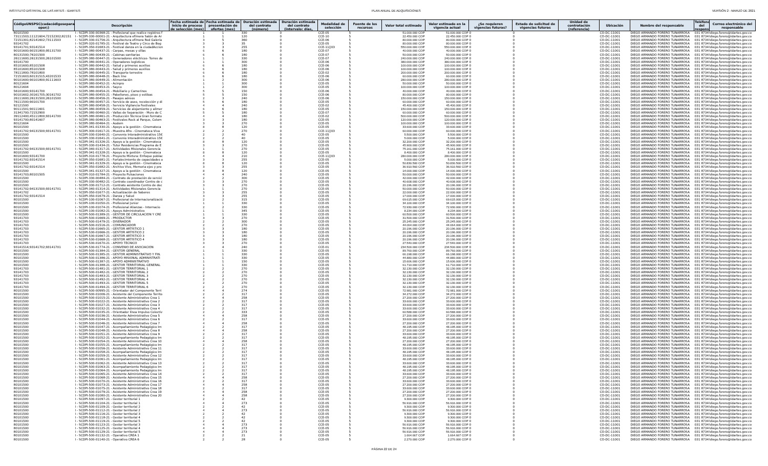INSTITUTO DISTRITAL DE LAS ARTES - IDARTES PLAN ANUAL DE ADQUISICIONES VERSIÓN 2 - MARZO DE 2021
| CódigoUNSPSC(cadacódigoseparad opor;) | Descripción | Fecha estimada de inicio de proceso de selección (mes) | Fecha estimada de presentación de ofertas (mes) | Duración estimada del contrato (número) | Duración estimada del contrato (intervalo: días, | Modalidad de selección | Fuente de los recursos | Valor total estimado | Valor estimado en la vigencia actual | ¿Se requieren vigencias futuras? | Estado de solicitud de vigencias futuras | Unidad de contratación (referencia) | Ubicación | Nombre del responsable | Teléfono del respons | Correo electrónico del responsable |
| --- | --- | --- | --- | --- | --- | --- | --- | --- | --- | --- | --- | --- | --- | --- | --- | --- |
| 80101500 | I - SCDPI-330-00368-21 - Profesional que realice registros f | 1 | 1 | 330 | 0 | CCE-05 | 5 | 51.000.000 COP | 51.000.000 COP | 0 | 0 | | CO-DC-11001 | DIEGO ARMANDO FORERO TUNARROSA | 031 8734! | diego.forero@idartes.gov.co |
| 73111503;11121604;72152302;82151 | I - SCDPI-330-00001-21 - Arquitectura efímera Salón de Ar | 1 | 1 | 120 | 0 | CCE-10 | 5 | 22.450.000 COP | 22.450.000 COP | 0 | 0 | | CO-DC-11001 | DIEGO ARMANDO FORERO TUNARROSA | 031 8734! | diego.forero@idartes.gov.co |
| 72151301;82141602;73111503 | I - SCDPI-330-01756-21 - Arquitectura efímera Red Galería | 3 | 5 | 360 | 0 | CCE-06 | 5 | 80.000.000 COP | 80.000.000 COP | 0 | 0 | | CO-DC-11001 | DIEGO ARMANDO FORERO TUNARROSA | 031 8734! | diego.forero@idartes.gov.co |
| 93141702 | I - SCDPI-320-01785-21 - Festival de Teatro y Circo de Bog | 3 | 3 | 35 | 0 | CCE-05 | 5 | 80.000.000 COP | 80.000.000 COP | 0 | 0 | | CO-DC-11001 | DIEGO ARMANDO FORERO TUNARROSA | 031 8734! | diego.forero@idartes.gov.co |
| 93141701;93141514 | I - SCDPI-350-01683-21 - Festival danza en la ciudadAccion | 3 | 3 | 255 | 0 | CCE-11//03 | 5 | 550.000.000 COP | 550.000.000 COP | 0 | 0 | | CO-DC-11001 | DIEGO ARMANDO FORERO TUNARROSA | 031 8734! | diego.forero@idartes.gov.co |
| 90101600;90151800;95131700 | I - SCDPI-380-00437-21 - Carpas, mesas y sillas | 6 | 6 | 180 | 0 | CCE-07 | 5 | 40.000.000 COP | 40.000.000 COP | 0 | 0 | | CO-DC-11001 | DIEGO ARMANDO FORERO TUNARROSA | 031 8734! | diego.forero@idartes.gov.co |
| 80131500;76101500 | I - SCDPI-380-00439-21 - Cabinas sanitarias | 6 | 6 | 180 | 0 | CCE-07 | 5 | 50.000.000 COP | 50.000.000 COP | 0 | 0 | | CO-DC-11001 | DIEGO ARMANDO FORERO TUNARROSA | 031 8734! | diego.forero@idartes.gov.co |
| 26111600;26131500;26101500 | I - SCDPI-380-00447-21 - Generadores eléctricos- Torres de | 1 | 1 | 330 | 0 | CCE-07 | 5 | 240.000.000 COP | 240.000.000 COP | 0 | 0 | | CO-DC-11001 | DIEGO ARMANDO FORERO TUNARROSA | 031 8734! | diego.forero@idartes.gov.co |
| 93141700 | I - SCDPI-380-00441-21 - Operadores logísticos | 1 | 1 | 300 | 0 | CCE-06 | 5 | 380.000.000 COP | 380.000.000 COP | 0 | 0 | | CO-DC-11001 | DIEGO ARMANDO FORERO TUNARROSA | 031 8734! | diego.forero@idartes.gov.co |
| 85101600;85101508 | I - SCDPI-380-00442-21 - Salud y primeros auxilios | 6 | 6 | 180 | 0 | CCE-06 | 5 | 100.000.000 COP | 100.000.000 COP | 0 | 0 | | CO-DC-11001 | DIEGO ARMANDO FORERO TUNARROSA | 031 8734! | diego.forero@idartes.gov.co |
| 85101600;85101508 | I - SCDPI-380-00443-21 - Salud y primeros auxilios | 6 | 6 | 180 | 0 | CCE-06 | 5 | 100.000.000 COP | 100.000.000 COP | 0 | 0 | | CO-DC-11001 | DIEGO ARMANDO FORERO TUNARROSA | 031 8734! | diego.forero@idartes.gov.co |
| 78111800;78101800 | I - SCDPI-380-00445-21 - Transporte terrestre | 6 | 6 | 180 | 0 | CCE-02 | 5 | 200.000.000 COP | 200.000.000 COP | 0 | 0 | | CO-DC-11001 | DIEGO ARMANDO FORERO TUNARROSA | 031 8734! | diego.forero@idartes.gov.co |
| 72151603;60131515;43201533 | I - SCDPI-380-00448-21 - Back line | 6 | 6 | 180 | 0 | CCE-06 | 5 | 60.000.000 COP | 60.000.000 COP | 0 | 0 | | CO-DC-11001 | DIEGO ARMANDO FORERO TUNARROSA | 031 8734! | diego.forero@idartes.gov.co |
| 90101600;90101800;91111603 | I - SCDPI-380-00449-21 - Alimentación | 1 | 2 | 300 | 0 | CCE-06 | 5 | 280.000.000 COP | 280.000.000 COP | 0 | 0 | | CO-DC-11001 | DIEGO ARMANDO FORERO TUNARROSA | 031 8734! | diego.forero@idartes.gov.co |
| 80121604 | I - SCDPI-380-00452-21 - Acinpro | 1 | 1 | 300 | 0 | CCE-05 | 5 | 50.000.000 COP | 50.000.000 COP | 0 | 0 | | CO-DC-11001 | DIEGO ARMANDO FORERO TUNARROSA | 031 8734! | diego.forero@idartes.gov.co |
| 80121604 | I - SCDPI-380-00453-21 - Sayco | 1 | 2 | 300 | 0 | CCE-05 | 5 | 100.000.000 COP | 100.000.000 COP | 0 | 0 | | CO-DC-11001 | DIEGO ARMANDO FORERO TUNARROSA | 031 8734! | diego.forero@idartes.gov.co |
| 56101600;93141700 | I - SCDPI-380-00454-21 - Mobiliario y Camerinos | 5 | 5 | 150 | 0 | CCE-06 | 5 | 40.000.000 COP | 40.000.000 COP | 0 | 0 | | CO-DC-11001 | DIEGO ARMANDO FORERO TUNARROSA | 031 8734! | diego.forero@idartes.gov.co |
| 90101602;30161705;30161702 | I - SCDPI-380-00455-21 - Pabellones, pisos y estibas | 5 | 5 | 150 | 0 | CCE-06 | 5 | 80.000.000 COP | 80.000.000 COP | 0 | 0 | | CO-DC-11001 | DIEGO ARMANDO FORERO TUNARROSA | 031 8734! | diego.forero@idartes.gov.co |
| 26111600;26131500;26101500 | I - SCDPI-380-00456-21 - Pasajes aéreos | 2 | 3 | 240 | 0 | CCE-06 | 5 | 150.000.000 COP | 150.000.000 COP | 0 | 0 | | CO-DC-11001 | DIEGO ARMANDO FORERO TUNARROSA | 031 8734! | diego.forero@idartes.gov.co |
| 76111500;90101700 | I - SCDPI-380-00457-21 - Servicio de aseo, recolección y di | 5 | 6 | 180 | 0 | CCE-05 | 5 | 60.000.000 COP | 60.000.000 COP | 0 | 0 | | CO-DC-11001 | DIEGO ARMANDO FORERO TUNARROSA | 031 8734! | diego.forero@idartes.gov.co |
| 92121500 | I - SCDPI-380-00458-21 - Servicio Vigilancia Festivales | 4 | 4 | 240 | 0 | CCE-02 | 5 | 45.400.000 COP | 45.400.000 COP | 0 | 0 | | CO-DC-11001 | DIEGO ARMANDO FORERO TUNARROSA | 031 8734! | diego.forero@idartes.gov.co |
| 90111501;90111601 | I - SCDPI-380-00459-21 - Servicios de alojamiento y alimer | 6 | 6 | 180 | 0 | CCE-05 | 5 | 150.000.000 COP | 150.000.000 COP | 0 | 0 | | CO-DC-11001 | DIEGO ARMANDO FORERO TUNARROSA | 031 8734! | diego.forero@idartes.gov.co |
| 31341700;72152900 | I - SCDPI-380-00460-21 - Vallas de Separación - Muro de C | 5 | 5 | 180 | 0 | CCE-07 | 5 | 60.000.000 COP | 60.000.000 COP | 0 | 0 | | CO-DC-11001 | DIEGO ARMANDO FORERO TUNARROSA | 031 8734! | diego.forero@idartes.gov.co |
| 39112400;45111800;93141700 | I - SCDPI-380-00461-21 - Producción Técnica Gran formato | 4 | 4 | 180 | 0 | CCE-02 | 5 | 500.000.000 COP | 500.000.000 COP | 0 | 0 | | CO-DC-11001 | DIEGO ARMANDO FORERO TUNARROSA | 031 8734! | diego.forero@idartes.gov.co |
| 93141700;80141607 | I - SCDPI-380-00463-21 - Festivales Rock al Parque, Colom | 3 | 3 | 180 | 0 | CCE-05 | 5 | 120.000.000 COP | 120.000.000 COP | 0 | 0 | | CO-DC-11001 | DIEGO ARMANDO FORERO TUNARROSA | 031 8734! | diego.forero@idartes.gov.co |
| 80121604 | I - SCDPI-380-00464-21 - Aodem | 3 | 3 | 270 | 0 | CCE-05 | 5 | 100.000.000 COP | 100.000.000 COP | 0 | 0 | | CO-DC-11001 | DIEGO ARMANDO FORERO TUNARROSA | 031 8734! | diego.forero@idartes.gov.co |
| 80101500 | I - SCDPI-341-01330-21 - Apoyo a la gestión - Cinemateca | 8 | 8 | 120 | 0 | CCE-05 | 5 | 33.600.000 COP | 33.600.000 COP | 0 | 0 | | CO-DC-11001 | DIEGO ARMANDO FORERO TUNARROSA | 031 8734! | diego.forero@idartes.gov.co |
| 93141702;94131500;93141701 | I - SCDPI-300-01617-21 - Muestra Afro - Cinemateca Viva | 2 | 2 | 270 | 0 | CCE-11//03 | 5 | 60.000.000 COP | 60.000.000 COP | 0 | 0 | | CO-DC-11001 | DIEGO ARMANDO FORERO TUNARROSA | 031 8734! | diego.forero@idartes.gov.co |
| 80101500 | I - SCDPI-330-01640-21 - Convenio Interadministrativo 15€ | 2 | 2 | 40 | 0 | CCE-05 | 5 | 5.500.000 COP | 5.500.000 COP | 0 | 0 | | CO-DC-11001 | DIEGO ARMANDO FORERO TUNARROSA | 031 8734! | diego.forero@idartes.gov.co |
| 80101500 | I - SCDPI-330-01641-21 - Convenio Interadministrativo 15€ | 2 | 2 | 40 | 0 | CCE-05 | 5 | 5.000.000 COP | 5.000.000 COP | 0 | 0 | | CO-DC-11001 | DIEGO ARMANDO FORERO TUNARROSA | 031 8734! | diego.forero@idartes.gov.co |
| 80101500 | I - SCDPI-341-01326-21 - Apoyo a la gestión - Cinemateca | 8 | 8 | 120 | 0 | CCE-05 | 5 | 32.200.000 COP | 32.200.000 COP | 0 | 0 | | CO-DC-11001 | DIEGO ARMANDO FORERO TUNARROSA | 031 8734! | diego.forero@idartes.gov.co |
| 80101500 | I - SCDPI-330-01434-21 - Tutor Residencias Programa de E | 3 | 3 | 270 | 0 | CCE-05 | 5 | 45.900.000 COP | 45.900.000 COP | 0 | 0 | | CO-DC-11001 | DIEGO ARMANDO FORERO TUNARROSA | 031 8734! | diego.forero@idartes.gov.co |
| 93141702;94131500;93141701 | I - SCDPI-340-01317-21 - Actividades Misionales Gerencia | 1 | 1 | 270 | 0 | CCE-05 | 5 | 75.161.000 COP | 75.161.000 COP | 0 | 0 | | CO-DC-11001 | DIEGO ARMANDO FORERO TUNARROSA | 031 8734! | diego.forero@idartes.gov.co |
| 80101500 | I - SCDPI-341-01328-21 - Apoyo a la gestión - Cinemateca | 8 | 8 | 120 | 0 | CCE-05 | 5 | 8.400.000 COP | 8.400.000 COP | 0 | 0 | | CO-DC-11001 | DIEGO ARMANDO FORERO TUNARROSA | 031 8734! | diego.forero@idartes.gov.co |
| 80101600;93141700 | I - SCDPI-310-01778-21 - Proyecto Mixtura: Enfoque poblac | 4 | 4 | 210 | 0 | CCE-11//03 | 5 | 280.000.000 COP | 280.000.000 COP | 0 | 0 | | CO-DC-11001 | DIEGO ARMANDO FORERO TUNARROSA | 031 8734! | diego.forero@idartes.gov.co |
| 93141702;93141514 | I - SCDPI-350-01681-21 - Fortalecimiento de capacidades o | 3 | 3 | 255 | 0 | CCE-05 | 5 | 5.000.000 COP | 5.000.000 COP | 0 | 0 | | CO-DC-11001 | DIEGO ARMANDO FORERO TUNARROSA | 031 8734! | diego.forero@idartes.gov.co |
| 80101500 | I - SCDPI-341-01329-21 - Apoyo a la gestión - Cinemateca | 8 | 8 | 120 | 0 | CCE-05 | 5 | 50.830.500 COP | 50.830.500 COP | 0 | 0 | | CO-DC-11001 | DIEGO ARMANDO FORERO TUNARROSA | 031 8734! | diego.forero@idartes.gov.co |
| 93141702;93141514 | I - SCDPI-350-01682-21 - Archivo Vivo, Memoria ejes y pro | 3 | 3 | 255 | 0 | CCE-05 | 5 | 36.910.560 COP | 36.910.560 COP | 0 | 0 | | CO-DC-11001 | DIEGO ARMANDO FORERO TUNARROSA | 031 8734! | diego.forero@idartes.gov.co |
| 80101500 | I - SCDPI-341-01327-21 - Apoyo a la gestión - Cinemateca | 8 | 8 | 120 | 0 | CCE-05 | 5 | 14.000.000 COP | 14.000.000 COP | 0 | 0 | | CO-DC-11001 | DIEGO ARMANDO FORERO TUNARROSA | 031 8734! | diego.forero@idartes.gov.co |
| 93141703;80101505 | I - SCDPI-310-01784-21 - Proyecto Pulsaciones | 4 | 4 | 240 | 0 | CCE-05 | 5 | 50.000.000 COP | 50.000.000 COP | 0 | 0 | | CO-DC-11001 | DIEGO ARMANDO FORERO TUNARROSA | 031 8734! | diego.forero@idartes.gov.co |
| 80101500 | I - SCDPI-330-00484-21 - Contrato de prestación de servici | 2 | 2 | 300 | 0 | CCE-05 | 5 | 42.000.000 COP | 42.000.000 COP | 0 | 0 | | CO-DC-11001 | DIEGO ARMANDO FORERO TUNARROSA | 031 8734! | diego.forero@idartes.gov.co |
| 80101500 | I - SCDPI-330-00482-21 - Contrato coordinador Centro de c | 3 | 3 | 270 | 0 | CCE-05 | 5 | 40.608.000 COP | 40.608.000 COP | 0 | 0 | | CO-DC-11001 | DIEGO ARMANDO FORERO TUNARROSA | 031 8734! | diego.forero@idartes.gov.co |
| 80101500 | I - SCDPI-330-01712-21 - Contrato asistente Centro de doc | 3 | 3 | 270 | 0 | CCE-05 | 5 | 20.196.000 COP | 20.196.000 COP | 0 | 0 | | CO-DC-11001 | DIEGO ARMANDO FORERO TUNARROSA | 031 8734! | diego.forero@idartes.gov.co |
| 93141702;94131500;93141701 | I - SCDPI-340-01314-21 - Actividades Misionales Gerencia | 1 | 1 | 270 | 0 | CCE-05 | 5 | 50.000.000 COP | 50.000.000 COP | 0 | 0 | | CO-DC-11001 | DIEGO ARMANDO FORERO TUNARROSA | 031 8734! | diego.forero@idartes.gov.co |
| 93141702 | I - SCDPI-350-01677-21 - Actualización de Saberes | 3 | 3 | 255 | 0 | CCE-05 | 5 | 22.000.000 COP | 22.000.000 COP | 0 | 0 | | CO-DC-11001 | DIEGO ARMANDO FORERO TUNARROSA | 031 8734! | diego.forero@idartes.gov.co |
| 93141702;93141514 | I - SCDPI-350-01679-21 - Danza y Salud | 3 | 3 | 255 | 0 | CCE-05 | 5 | 17.000.000 COP | 17.000.000 COP | 0 | 0 | | CO-DC-11001 | DIEGO ARMANDO FORERO TUNARROSA | 031 8734! | diego.forero@idartes.gov.co |
| 80101500 | I - SCDPI-100-01067-21 - Profesional de Internacionalizació | 2 | 2 | 315 | 0 | CCE-05 | 5 | 69.615.000 COP | 69.615.000 COP | 0 | 0 | | CO-DC-11001 | DIEGO ARMANDO FORERO TUNARROSA | 031 8734! | diego.forero@idartes.gov.co |
| 80101500 | I - SCDPI-100-01050-21 - Profesional Junior | 1 | 1 | 330 | 0 | CCE-05 | 5 | 34.100.000 COP | 34.100.000 COP | 0 | 0 | | CO-DC-11001 | DIEGO ARMANDO FORERO TUNARROSA | 031 8734! | diego.forero@idartes.gov.co |
| 80101500 | I - SCDPI-100-01074-21 - Profesional Alianzas - Internacio | 2 | 2 | 330 | 0 | CCE-05 | 5 | 72.930.000 COP | 72.930.000 COP | 0 | 0 | | CO-DC-11001 | DIEGO ARMANDO FORERO TUNARROSA | 031 8734! | diego.forero@idartes.gov.co |
| 80101500 | I - SCDPI-100-01082-21 - Apoyo Administrativo | 1 | 1 | 345 | 0 | CCE-05 | 5 | 8.234.000 COP | 8.234.000 COP | 0 | 0 | | CO-DC-11001 | DIEGO ARMANDO FORERO TUNARROSA | 031 8734! | diego.forero@idartes.gov.co |
| 80101500 | I - SCDPI-500-01389-21 - GESTOR DE CIRCULACIÓN Y CRE | 1 | 1 | 330 | 0 | CCE-05 | 5 | 60.500.000 COP | 60.500.000 COP | 0 | 0 | | CO-DC-11001 | DIEGO ARMANDO FORERO TUNARROSA | 031 8734! | diego.forero@idartes.gov.co |
| 93141703 | I - SCDPI-500-01669-21 - PRODUCTOR | 3 | 3 | 270 | 0 | CCE-05 | 5 | 31.500.000 COP | 31.500.000 COP | 0 | 0 | | CO-DC-11001 | DIEGO ARMANDO FORERO TUNARROSA | 031 8734! | diego.forero@idartes.gov.co |
| 93141703 | I - SCDPI-500-01479-21 - DISEÑADOR | 2 | 2 | 300 | 0 | CCE-05 | 5 | 25.245.000 COP | 25.245.000 COP | 0 | 0 | | CO-DC-11001 | DIEGO ARMANDO FORERO TUNARROSA | 031 8734! | diego.forero@idartes.gov.co |
| 93141703 | I - SCDPI-500-01516-21 - COMUNICADOR | 2 | 2 | 270 | 0 | CCE-05 | 5 | 44.064.000 COP | 44.064.000 COP | 0 | 0 | | CO-DC-11001 | DIEGO ARMANDO FORERO TUNARROSA | 031 8734! | diego.forero@idartes.gov.co |
| 93141703 | I - SCDPI-530-01665-21 - GESTOR ARTÍSTICO 1 | 3 | 3 | 180 | 0 | CCE-05 | 5 | 20.196.000 COP | 20.196.000 COP | 0 | 0 | | CO-DC-11001 | DIEGO ARMANDO FORERO TUNARROSA | 031 8734! | diego.forero@idartes.gov.co |
| 93141703 | I - SCDPI-530-01666-21 - GESTOR ARTÍSTICO 2 | 3 | 3 | 180 | 0 | CCE-05 | 5 | 20.196.000 COP | 20.196.000 COP | 0 | 0 | | CO-DC-11001 | DIEGO ARMANDO FORERO TUNARROSA | 031 8734! | diego.forero@idartes.gov.co |
| 93141703 | I - SCDPI-530-01667-21 - GESTOR ARTÍSTICO 3 | 3 | 3 | 180 | 0 | CCE-05 | 5 | 20.196.000 COP | 20.196.000 COP | 0 | 0 | | CO-DC-11001 | DIEGO ARMANDO FORERO TUNARROSA | 031 8734! | diego.forero@idartes.gov.co |
| 93141703 | I - SCDPI-530-01668-21 - GESTOR ARTÍSTICO 4 | 3 | 3 | 180 | 0 | CCE-05 | 5 | 20.196.000 COP | 20.196.000 COP | 0 | 0 | | CO-DC-11001 | DIEGO ARMANDO FORERO TUNARROSA | 031 8734! | diego.forero@idartes.gov.co |
| 93141703 | I - SCDPI-530-01670-21 - APOYO TÉCNICO | 3 | 3 | 270 | 0 | CCE-05 | 5 | 27.540.000 COP | 27.540.000 COP | 0 | 0 | | CO-DC-11001 | DIEGO ARMANDO FORERO TUNARROSA | 031 8734! | diego.forero@idartes.gov.co |
| 93141514;93141702;93141701 | I - SCDPI-530-01774-21 - CONVENIO DE ASOCIACIÓN | 4 | 4 | 240 | 0 | CCE-01 | 5 | 234.500.000 COP | 234.500.000 COP | 0 | 0 | | CO-DC-11001 | DIEGO ARMANDO FORERO TUNARROSA | 031 8734! | diego.forero@idartes.gov.co |
| 80101500 | I - SCDPI-500-01384-21 - GESTOR GENERAL | 1 | 1 | 330 | 0 | CCE-05 | 5 | 89.760.000 COP | 89.760.000 COP | 0 | 0 | | CO-DC-11001 | DIEGO ARMANDO FORERO TUNARROSA | 031 8734! | diego.forero@idartes.gov.co |
| 80101500 | I - SCDPI-500-01385-21 - GESTOR ADMINISTRATIVO Y FIN. | 1 | 1 | 330 | 0 | CCE-05 | 5 | 66.198.000 COP | 66.198.000 COP | 0 | 0 | | CO-DC-11001 | DIEGO ARMANDO FORERO TUNARROSA | 031 8734! | diego.forero@idartes.gov.co |
| 80101500 | I - SCDPI-500-01386-21 - APOYO MISIONAL ADMINISTRATI | 1 | 1 | 330 | 0 | CCE-05 | 5 | 44.880.000 COP | 44.880.000 COP | 0 | 0 | | CO-DC-11001 | DIEGO ARMANDO FORERO TUNARROSA | 031 8734! | diego.forero@idartes.gov.co |
| 80101500 | I - SCDPI-500-01387-21 - APOYO ADMINISTRATIVO | 1 | 1 | 150 | 0 | CCE-05 | 5 | 15.606.000 COP | 15.606.000 COP | 0 | 0 | | CO-DC-11001 | DIEGO ARMANDO FORERO TUNARROSA | 031 8734! | diego.forero@idartes.gov.co |
| 80101500 | I - SCDPI-500-01388-21 - GESTOR TERRITORIAL GENERAL | 1 | 1 | 330 | 0 | CCE-05 | 5 | 61.710.000 COP | 61.710.000 COP | 0 | 0 | | CO-DC-11001 | DIEGO ARMANDO FORERO TUNARROSA | 031 8734! | diego.forero@idartes.gov.co |
| 93141703 | I - SCDPI-500-01481-21 - GESTOR TERRITORIAL 1 | 2 | 2 | 270 | 0 | CCE-05 | 5 | 32.130.000 COP | 32.130.000 COP | 0 | 0 | | CO-DC-11001 | DIEGO ARMANDO FORERO TUNARROSA | 031 8734! | diego.forero@idartes.gov.co |
| 93141703 | I - SCDPI-500-01482-21 - GESTOR TERRITORIAL 2 | 2 | 2 | 270 | 0 | CCE-05 | 5 | 32.130.000 COP | 32.130.000 COP | 0 | 0 | | CO-DC-11001 | DIEGO ARMANDO FORERO TUNARROSA | 031 8734! | diego.forero@idartes.gov.co |
| 93141703 | I - SCDPI-500-01483-21 - GESTOR TERRITORIAL 3 | 2 | 2 | 270 | 0 | CCE-05 | 5 | 32.130.000 COP | 32.130.000 COP | 0 | 0 | | CO-DC-11001 | DIEGO ARMANDO FORERO TUNARROSA | 031 8734! | diego.forero@idartes.gov.co |
| 93141703 | I - SCDPI-500-01492-21 - GESTOR TERRITORIAL 4 | 2 | 2 | 270 | 0 | CCE-05 | 5 | 32.130.000 COP | 32.130.000 COP | 0 | 0 | | CO-DC-11001 | DIEGO ARMANDO FORERO TUNARROSA | 031 8734! | diego.forero@idartes.gov.co |
| 93141703 | I - SCDPI-500-01493-21 - GESTOR TERRITORIAL 5 | 2 | 2 | 270 | 0 | CCE-05 | 5 | 32.130.000 COP | 32.130.000 COP | 0 | 0 | | CO-DC-11001 | DIEGO ARMANDO FORERO TUNARROSA | 031 8734! | diego.forero@idartes.gov.co |
| 93141703 | I - SCDPI-500-01494-21 - GESTOR TERRITORIAL 6 | 2 | 2 | 270 | 0 | CCE-05 | 5 | 32.130.000 COP | 32.130.000 COP | 0 | 0 | | CO-DC-11001 | DIEGO ARMANDO FORERO TUNARROSA | 031 8734! | diego.forero@idartes.gov.co |
| 80101500 | I - SCDPI-500-00995-21 - Orientador del Componente Terri | 4 | 4 | 274 | 0 | CCE-05 | 5 | 72.981.000 COP | 72.981.000 COP | 0 | 0 | | CO-DC-11001 | DIEGO ARMANDO FORERO TUNARROSA | 031 8734! | diego.forero@idartes.gov.co |
| 80101500 | I - SCDPI-500-01006-21 - Asistente del Componente Territo | 2 | 2 | 317 | 0 | CCE-05 | 5 | 34.272.000 COP | 34.272.000 COP | 0 | 0 | | CO-DC-11001 | DIEGO ARMANDO FORERO TUNARROSA | 031 8734! | diego.forero@idartes.gov.co |
| 80101500 | I - SCDPI-500-01015-21 - Asistente Administrativo Crea 1 | 4 | 4 | 258 | 0 | CCE-05 | 5 | 27.200.000 COP | 27.200.000 COP | 0 | 0 | | CO-DC-11001 | DIEGO ARMANDO FORERO TUNARROSA | 031 8734! | diego.forero@idartes.gov.co |
| 80101500 | I - SCDPI-500-01022-21 - Asistente Administrativo Crea 2 | 2 | 2 | 317 | 0 | CCE-05 | 5 | 33.600.000 COP | 33.600.000 COP | 0 | 0 | | CO-DC-11001 | DIEGO ARMANDO FORERO TUNARROSA | 031 8734! | diego.forero@idartes.gov.co |
| 80101500 | I - SCDPI-500-01027-21 - Asistente Administrativo Crea 3 | 2 | 2 | 317 | 0 | CCE-05 | 5 | 33.600.000 COP | 33.600.000 COP | 0 | 0 | | CO-DC-11001 | DIEGO ARMANDO FORERO TUNARROSA | 031 8734! | diego.forero@idartes.gov.co |
| 80101500 | I - SCDPI-500-01032-21 - Asistente Administrativo Crea 4 | 2 | 2 | 317 | 0 | CCE-05 | 5 | 33.600.000 COP | 33.600.000 COP | 0 | 0 | | CO-DC-11001 | DIEGO ARMANDO FORERO TUNARROSA | 031 8734! | diego.forero@idartes.gov.co |
| 80101500 | I - SCDPI-500-01035-21 - Orientador línea Impulso Colectiv | 2 | 2 | 333 | 0 | CCE-05 | 5 | 60.588.000 COP | 60.588.000 COP | 0 | 0 | | CO-DC-11001 | DIEGO ARMANDO FORERO TUNARROSA | 031 8734! | diego.forero@idartes.gov.co |
| 80101500 | I - SCDPI-500-01036-21 - Asistente Administrativo Crea 5 | 4 | 4 | 258 | 0 | CCE-05 | 5 | 27.200.000 COP | 27.200.000 COP | 0 | 0 | | CO-DC-11001 | DIEGO ARMANDO FORERO TUNARROSA | 031 8734! | diego.forero@idartes.gov.co |
| 80101500 | I - SCDPI-500-01044-21 - Asistente Administrativo Crea 6 | 2 | 2 | 317 | 0 | CCE-05 | 5 | 33.600.000 COP | 33.600.000 COP | 0 | 0 | | CO-DC-11001 | DIEGO ARMANDO FORERO TUNARROSA | 031 8734! | diego.forero@idartes.gov.co |
| 80101500 | I - SCDPI-500-01046-21 - Asistente Administrativo Crea 7 | 4 | 4 | 258 | 0 | CCE-05 | 5 | 27.200.000 COP | 27.200.000 COP | 0 | 0 | | CO-DC-11001 | DIEGO ARMANDO FORERO TUNARROSA | 031 8734! | diego.forero@idartes.gov.co |
| 80101500 | I - SCDPI-500-01047-21 - Acompañamiento Pedagógico Im | 2 | 2 | 317 | 0 | CCE-05 | 5 | 48.195.000 COP | 48.195.000 COP | 0 | 0 | | CO-DC-11001 | DIEGO ARMANDO FORERO TUNARROSA | 031 8734! | diego.forero@idartes.gov.co |
| 80101500 | I - SCDPI-500-01048-21 - Asistente Administrativo Crea 8 | 4 | 4 | 258 | 0 | CCE-05 | 5 | 27.200.000 COP | 27.200.000 COP | 0 | 0 | | CO-DC-11001 | DIEGO ARMANDO FORERO TUNARROSA | 031 8734! | diego.forero@idartes.gov.co |
| 80101500 | I - SCDPI-500-01051-21 - Asistente Administrativo Crea 9 | 2 | 2 | 317 | 0 | CCE-05 | 5 | 33.600.000 COP | 33.600.000 COP | 0 | 0 | | CO-DC-11001 | DIEGO ARMANDO FORERO TUNARROSA | 031 8734! | diego.forero@idartes.gov.co |
| 80101500 | I - SCDPI-500-01052-21 - Acompañamiento Pedagógico Im | 2 | 2 | 317 | 0 | CCE-05 | 5 | 48.195.000 COP | 48.195.000 COP | 0 | 0 | | CO-DC-11001 | DIEGO ARMANDO FORERO TUNARROSA | 031 8734! | diego.forero@idartes.gov.co |
| 80101500 | I - SCDPI-500-01054-21 - Asistente Administrativo Crea 10 | 4 | 4 | 258 | 0 | CCE-05 | 5 | 27.200.000 COP | 27.200.000 COP | 0 | 0 | | CO-DC-11001 | DIEGO ARMANDO FORERO TUNARROSA | 031 8734! | diego.forero@idartes.gov.co |
| 80101500 | I - SCDPI-500-01055-21 - Acompañamiento Pedagógico Im | 2 | 2 | 317 | 0 | CCE-05 | 5 | 48.195.000 COP | 48.195.000 COP | 0 | 0 | | CO-DC-11001 | DIEGO ARMANDO FORERO TUNARROSA | 031 8734! | diego.forero@idartes.gov.co |
| 80101500 | I - SCDPI-500-01056-21 - Asistente Administrativo Crea 11 | 2 | 2 | 317 | 0 | CCE-05 | 5 | 33.600.000 COP | 33.600.000 COP | 0 | 0 | | CO-DC-11001 | DIEGO ARMANDO FORERO TUNARROSA | 031 8734! | diego.forero@idartes.gov.co |
| 80101500 | I - SCDPI-500-01058-21 - Acompañamiento Pedagógico Im | 2 | 2 | 317 | 0 | CCE-05 | 5 | 48.195.000 COP | 48.195.000 COP | 0 | 0 | | CO-DC-11001 | DIEGO ARMANDO FORERO TUNARROSA | 031 8734! | diego.forero@idartes.gov.co |
| 80101500 | I - SCDPI-500-01059-21 - Asistente Administrativo Crea 12 | 2 | 2 | 317 | 0 | CCE-05 | 5 | 33.600.000 COP | 33.600.000 COP | 0 | 0 | | CO-DC-11001 | DIEGO ARMANDO FORERO TUNARROSA | 031 8734! | diego.forero@idartes.gov.co |
| 80101500 | I - SCDPI-500-01061-21 - Acompañamiento Pedagógico Im | 2 | 2 | 317 | 0 | CCE-05 | 5 | 48.195.000 COP | 48.195.000 COP | 0 | 0 | | CO-DC-11001 | DIEGO ARMANDO FORERO TUNARROSA | 031 8734! | diego.forero@idartes.gov.co |
| 80101500 | I - SCDPI-500-01062-21 - Asistente Administrativo Crea 13 | 2 | 2 | 317 | 0 | CCE-05 | 5 | 33.600.000 COP | 33.600.000 COP | 0 | 0 | | CO-DC-11001 | DIEGO ARMANDO FORERO TUNARROSA | 031 8734! | diego.forero@idartes.gov.co |
| 80101500 | I - SCDPI-500-01063-21 - Acompañamiento Pedagógico Im | 2 | 2 | 317 | 0 | CCE-05 | 5 | 48.195.000 COP | 48.195.000 COP | 0 | 0 | | CO-DC-11001 | DIEGO ARMANDO FORERO TUNARROSA | 031 8734! | diego.forero@idartes.gov.co |
| 80101500 | I - SCDPI-500-01064-21 - Acompañamiento Pedagógico Im | 2 | 2 | 317 | 0 | CCE-05 | 5 | 48.195.000 COP | 48.195.000 COP | 0 | 0 | | CO-DC-11001 | DIEGO ARMANDO FORERO TUNARROSA | 031 8734! | diego.forero@idartes.gov.co |
| 80101500 | I - SCDPI-500-01065-21 - Asistente Administrativo Crea 14 | 2 | 2 | 317 | 0 | CCE-05 | 5 | 33.600.000 COP | 33.600.000 COP | 0 | 0 | | CO-DC-11001 | DIEGO ARMANDO FORERO TUNARROSA | 031 8734! | diego.forero@idartes.gov.co |
| 80101500 | I - SCDPI-500-01068-21 - Asistente Administrativo Crea 15 | 4 | 4 | 258 | 0 | CCE-05 | 5 | 27.200.000 COP | 27.200.000 COP | 0 | 0 | | CO-DC-11001 | DIEGO ARMANDO FORERO TUNARROSA | 031 8734! | diego.forero@idartes.gov.co |
| 80101500 | I - SCDPI-500-01070-21 - Asistente Administrativo Crea 16 | 2 | 2 | 317 | 0 | CCE-05 | 5 | 33.600.000 COP | 33.600.000 COP | 0 | 0 | | CO-DC-11001 | DIEGO ARMANDO FORERO TUNARROSA | 031 8734! | diego.forero@idartes.gov.co |
| 80101500 | I - SCDPI-500-01073-21 - Asistente Administrativo Crea 17 | 4 | 4 | 258 | 0 | CCE-05 | 5 | 27.200.000 COP | 27.200.000 COP | 0 | 0 | | CO-DC-11001 | DIEGO ARMANDO FORERO TUNARROSA | 031 8734! | diego.forero@idartes.gov.co |
| 80101500 | I - SCDPI-500-01075-21 - Asistente Administrativo Crea 18 | 2 | 2 | 317 | 0 | CCE-05 | 5 | 33.600.000 COP | 33.600.000 COP | 0 | 0 | | CO-DC-11001 | DIEGO ARMANDO FORERO TUNARROSA | 031 8734! | diego.forero@idartes.gov.co |
| 80101500 | I - SCDPI-500-01079-21 - Asistente Administrativo Crea 19 | 4 | 4 | 258 | 0 | CCE-05 | 5 | 27.200.000 COP | 27.200.000 COP | 0 | 0 | | CO-DC-11001 | DIEGO ARMANDO FORERO TUNARROSA | 031 8734! | diego.forero@idartes.gov.co |
| 80101500 | I - SCDPI-500-01080-21 - Asistente Administrativo Crea 20 | 4 | 4 | 258 | 0 | CCE-05 | 5 | 27.200.000 COP | 27.200.000 COP | 0 | 0 | | CO-DC-11001 | DIEGO ARMANDO FORERO TUNARROSA | 031 8734! | diego.forero@idartes.gov.co |
| 80101500 | I - SCDPI-500-01097-21 - Gestor territorial 1 | 2 | 2 | 42 | 0 | CCE-05 | 5 | 9.300.000 COP | 9.300.000 COP | 0 | 0 | | CO-DC-11001 | DIEGO ARMANDO FORERO TUNARROSA | 031 8734! | diego.forero@idartes.gov.co |
| 80101500 | I - SCDPI-500-01104-21 - Gestor territorial 1 | 4 | 4 | 273 | 0 | CCE-05 | 5 | 56.916.000 COP | 56.916.000 COP | 0 | 0 | | CO-DC-11001 | DIEGO ARMANDO FORERO TUNARROSA | 031 8734! | diego.forero@idartes.gov.co |
| 80101500 | I - SCDPI-500-01109-21 - Gestor territorial 2 | 2 | 2 | 42 | 0 | CCE-05 | 5 | 9.300.000 COP | 9.300.000 COP | 0 | 0 | | CO-DC-11001 | DIEGO ARMANDO FORERO TUNARROSA | 031 8734! | diego.forero@idartes.gov.co |
| 80101500 | I - SCDPI-500-01112-21 - Gestor territorial 2 | 4 | 4 | 273 | 0 | CCE-05 | 5 | 56.916.000 COP | 56.916.000 COP | 0 | 0 | | CO-DC-11001 | DIEGO ARMANDO FORERO TUNARROSA | 031 8734! | diego.forero@idartes.gov.co |
| 80101500 | I - SCDPI-500-01116-21 - Gestor territorial 3 | 2 | 2 | 42 | 0 | CCE-05 | 5 | 9.300.000 COP | 9.300.000 COP | 0 | 0 | | CO-DC-11001 | DIEGO ARMANDO FORERO TUNARROSA | 031 8734! | diego.forero@idartes.gov.co |
| 80101500 | I - SCDPI-500-01118-21 - Gestor territorial 4 | 2 | 2 | 42 | 0 | CCE-05 | 5 | 9.300.000 COP | 9.300.000 COP | 0 | 0 | | CO-DC-11001 | DIEGO ARMANDO FORERO TUNARROSA | 031 8734! | diego.forero@idartes.gov.co |
| 80101500 | I - SCDPI-500-01119-21 - Gestor territorial 5 | 2 | 2 | 42 | 0 | CCE-05 | 5 | 9.300.000 COP | 9.300.000 COP | 0 | 0 | | CO-DC-11001 | DIEGO ARMANDO FORERO TUNARROSA | 031 8734! | diego.forero@idartes.gov.co |
| 80101500 | I - SCDPI-500-01123-21 - Gestor territorial 3 | 4 | 4 | 273 | 0 | CCE-05 | 5 | 56.916.000 COP | 56.916.000 COP | 0 | 0 | | CO-DC-11001 | DIEGO ARMANDO FORERO TUNARROSA | 031 8734! | diego.forero@idartes.gov.co |
| 80101500 | I - SCDPI-500-01125-21 - Gestor territorial 4 | 4 | 4 | 273 | 0 | CCE-05 | 5 | 56.916.000 COP | 56.916.000 COP | 0 | 0 | | CO-DC-11001 | DIEGO ARMANDO FORERO TUNARROSA | 031 8734! | diego.forero@idartes.gov.co |
| 80101500 | I - SCDPI-500-01129-21 - Gestor territorial 5 | 4 | 4 | 273 | 0 | CCE-05 | 5 | 56.916.000 COP | 56.916.000 COP | 0 | 0 | | CO-DC-11001 | DIEGO ARMANDO FORERO TUNARROSA | 031 8734! | diego.forero@idartes.gov.co |
| 80101500 | I - SCDPI-500-01132-21 - Operativo CREA 1 | 2 | 2 | 21 | 0 | CCE-05 | 5 | 1.664.667 COP | 1.664.667 COP | 0 | 0 | | CO-DC-11001 | DIEGO ARMANDO FORERO TUNARROSA | 031 8734! | diego.forero@idartes.gov.co |
| 80101500 | I - SCDPI-500-01140-21 - Operativo CREA 6 | 2 | 2 | 28 | 0 | CCE-05 | 5 | 2.270.000 COP | 2.270.000 COP | 0 | 0 | | CO-DC-11001 | DIEGO ARMANDO FORERO TUNARROSA | 031 8734! | diego.forero@idartes.gov.co |
PÁGINA 22 DE 24